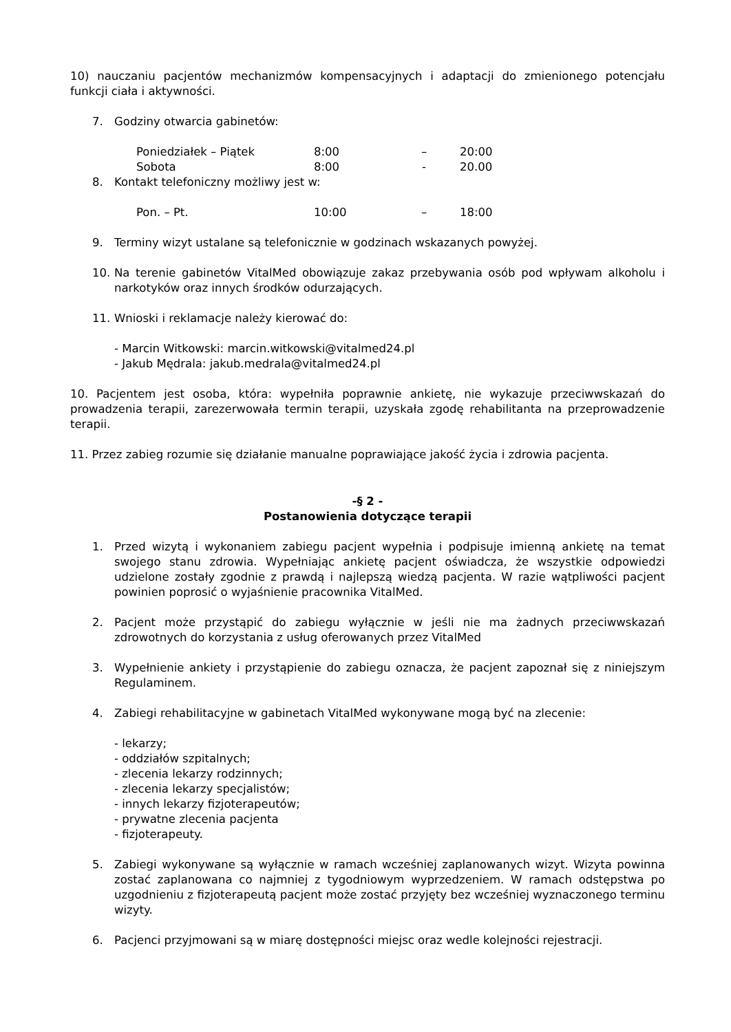10) nauczaniu pacjentów mechanizmów kompensacyjnych i adaptacji do zmienionego potencjału funkcji ciała i aktywności.
7. Godziny otwarcia gabinetów:
Poniedziałek – Piątek 8:00 – 20:00
Sobota 8:00 - 20.00
8. Kontakt telefoniczny możliwy jest w:
Pon. – Pt. 10:00 – 18:00
9. Terminy wizyt ustalane są telefonicznie w godzinach wskazanych powyżej.
10. Na terenie gabinetów VitalMed obowiązuje zakaz przebywania osób pod wpływam alkoholu i narkotyków oraz innych środków odurzających.
11. Wnioski i reklamacje należy kierować do:
- Marcin Witkowski: marcin.witkowski@vitalmed24.pl
- Jakub Mędrala: jakub.medrala@vitalmed24.pl
10. Pacjentem jest osoba, która: wypełniła poprawnie ankietę, nie wykazuje przeciwwskazań do prowadzenia terapii, zarezerwowała termin terapii, uzyskała zgodę rehabilitanta na przeprowadzenie terapii.
11. Przez zabieg rozumie się działanie manualne poprawiające jakość życia i zdrowia pacjenta.
-§ 2 -
Postanowienia dotyczące terapii
1. Przed wizytą i wykonaniem zabiegu pacjent wypełnia i podpisuje imienną ankietę na temat swojego stanu zdrowia. Wypełniając ankietę pacjent oświadcza, że wszystkie odpowiedzi udzielone zostały zgodnie z prawdą i najlepszą wiedzą pacjenta. W razie wątpliwości pacjent powinien poprosić o wyjaśnienie pracownika VitalMed.
2. Pacjent może przystąpić do zabiegu wyłącznie w jeśli nie ma żadnych przeciwwskazań zdrowotnych do korzystania z usług oferowanych przez VitalMed
3. Wypełnienie ankiety i przystąpienie do zabiegu oznacza, że pacjent zapoznał się z niniejszym Regulaminem.
4. Zabiegi rehabilitacyjne w gabinetach VitalMed wykonywane mogą być na zlecenie:
- lekarzy;
- oddziałów szpitalnych;
- zlecenia lekarzy rodzinnych;
- zlecenia lekarzy specjalistów;
- innych lekarzy fizjoterapeutów;
- prywatne zlecenia pacjenta
- fizjoterapeuty.
5. Zabiegi wykonywane są wyłącznie w ramach wcześniej zaplanowanych wizyt. Wizyta powinna zostać zaplanowana co najmniej z tygodniowym wyprzedzeniem. W ramach odstępstwa po uzgodnieniu z fizjoterapeutą pacjent może zostać przyjęty bez wcześniej wyznaczonego terminu wizyty.
6. Pacjenci przyjmowani są w miarę dostępności miejsc oraz wedle kolejności rejestracji.